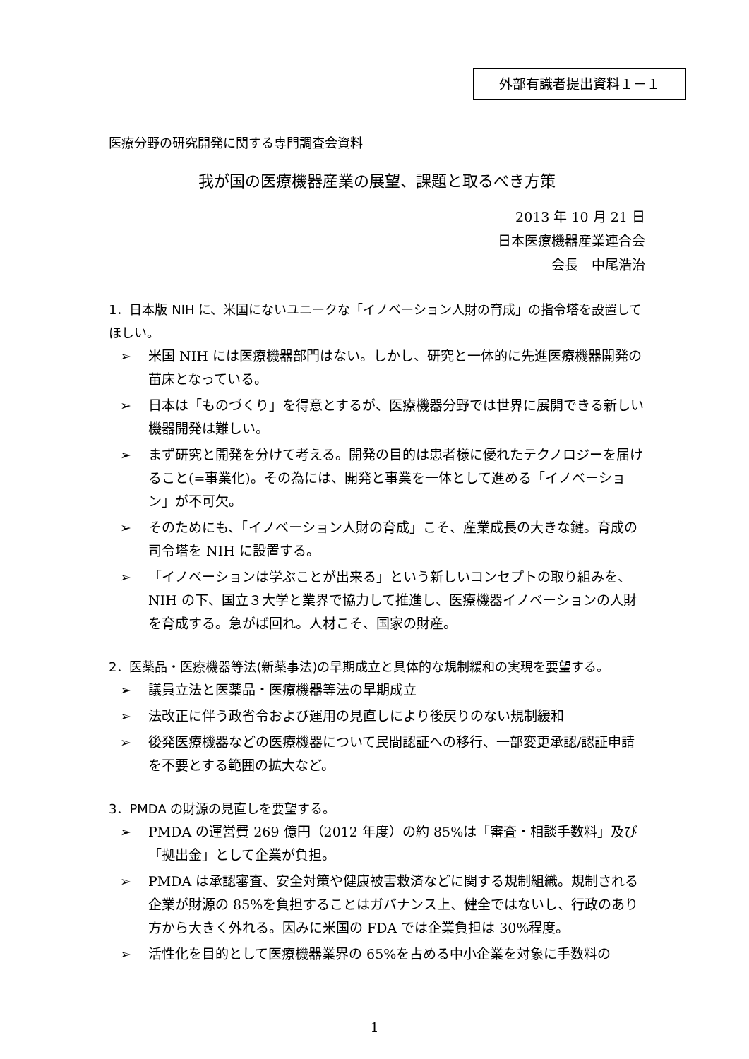外部有識者提出資料１－１
医療分野の研究開発に関する専門調査会資料
我が国の医療機器産業の展望、課題と取るべき方策
2013 年 10 月 21 日
日本医療機器産業連合会
会長　中尾浩治
1．日本版 NIH に、米国にないユニークな「イノベーション人財の育成」の指令塔を設置してほしい。
➢ 米国 NIH には医療機器部門はない。しかし、研究と一体的に先進医療機器開発の苗床となっている。
➢ 日本は「ものづくり」を得意とするが、医療機器分野では世界に展開できる新しい機器開発は難しい。
➢ まず研究と開発を分けて考える。開発の目的は患者様に優れたテクノロジーを届けること(=事業化)。その為には、開発と事業を一体として進める「イノベーション」が不可欠。
➢ そのためにも、「イノベーション人財の育成」こそ、産業成長の大きな鍵。育成の司令塔を NIH に設置する。
➢ 「イノベーションは学ぶことが出来る」という新しいコンセプトの取り組みを、NIH の下、国立３大学と業界で協力して推進し、医療機器イノベーションの人財を育成する。急がば回れ。人材こそ、国家の財産。
2．医薬品・医療機器等法(新薬事法)の早期成立と具体的な規制緩和の実現を要望する。
➢ 議員立法と医薬品・医療機器等法の早期成立
➢ 法改正に伴う政省令および運用の見直しにより後戻りのない規制緩和
➢ 後発医療機器などの医療機器について民間認証への移行、一部変更承認/認証申請を不要とする範囲の拡大など。
3．PMDA の財源の見直しを要望する。
➢ PMDA の運営費 269 億円（2012 年度）の約 85%は「審査・相談手数料」及び「拠出金」として企業が負担。
➢ PMDA は承認審査、安全対策や健康被害救済などに関する規制組織。規制される企業が財源の 85%を負担することはガバナンス上、健全ではないし、行政のあり方から大きく外れる。因みに米国の FDA では企業負担は 30%程度。
➢ 活性化を目的として医療機器業界の 65%を占める中小企業を対象に手数料の
1